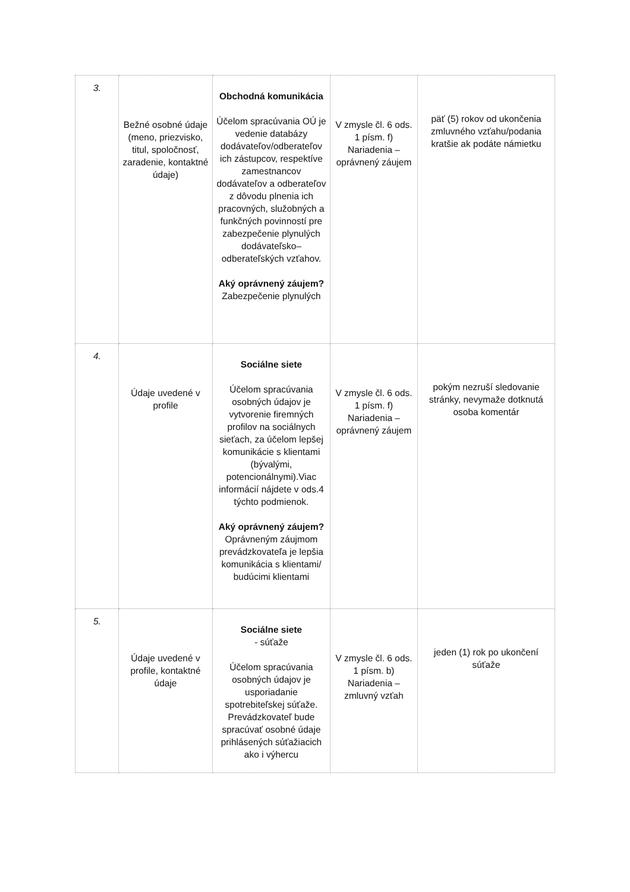| 3. | Bežné osobné údaje (meno, priezvisko, titul, spoločnosť, zaradenie, kontaktné údaje) | Obchodná komunikácia Účelom spracúvania OÚ je vedenie databázy dodávateľov/odberateľov ich zástupcov, respektíve zamestnancov dodávateľov a odberateľov z dôvodu plnenia ich pracovných, služobných a funkčných povinností pre zabezpečenie plynulých dodávateľsko–odberateľských vzťahov. Aký oprávnený záujem? Zabezpečenie plynulých | V zmysle čl. 6 ods. 1 písm. f) Nariadenia – oprávnený záujem | päť (5) rokov od ukončenia zmluvného vzťahu/podania kratšie ak podáte námietku |
| 4. | Údaje uvedené v profile | Sociálne siete Účelom spracúvania osobných údajov je vytvorenie firemných profilov na sociálnych sieťach, za účelom lepšej komunikácie s klientami (bývalými, potencionálnymi).Viac informácií nájdete v ods.4 týchto podmienok. Aký oprávnený záujem? Oprávneným záujmom prevádzkovateľa je lepšia komunikácia s klientami/ budúcimi klientami | V zmysle čl. 6 ods. 1 písm. f) Nariadenia – oprávnený záujem | pokým nezruší sledovanie stránky, nevymaže dotknutá osoba komentár |
| 5. | Údaje uvedené v profile, kontaktné údaje | Sociálne siete - súťaže Účelom spracúvania osobných údajov je usporiadanie spotrebiteľskej súťaže. Prevádzkovateľ bude spracúvať osobné údaje prihlásených súťažiacich ako i výhercu | V zmysle čl. 6 ods. 1 písm. b) Nariadenia – zmluvný vzťah | jeden (1) rok po ukončení súťaže |